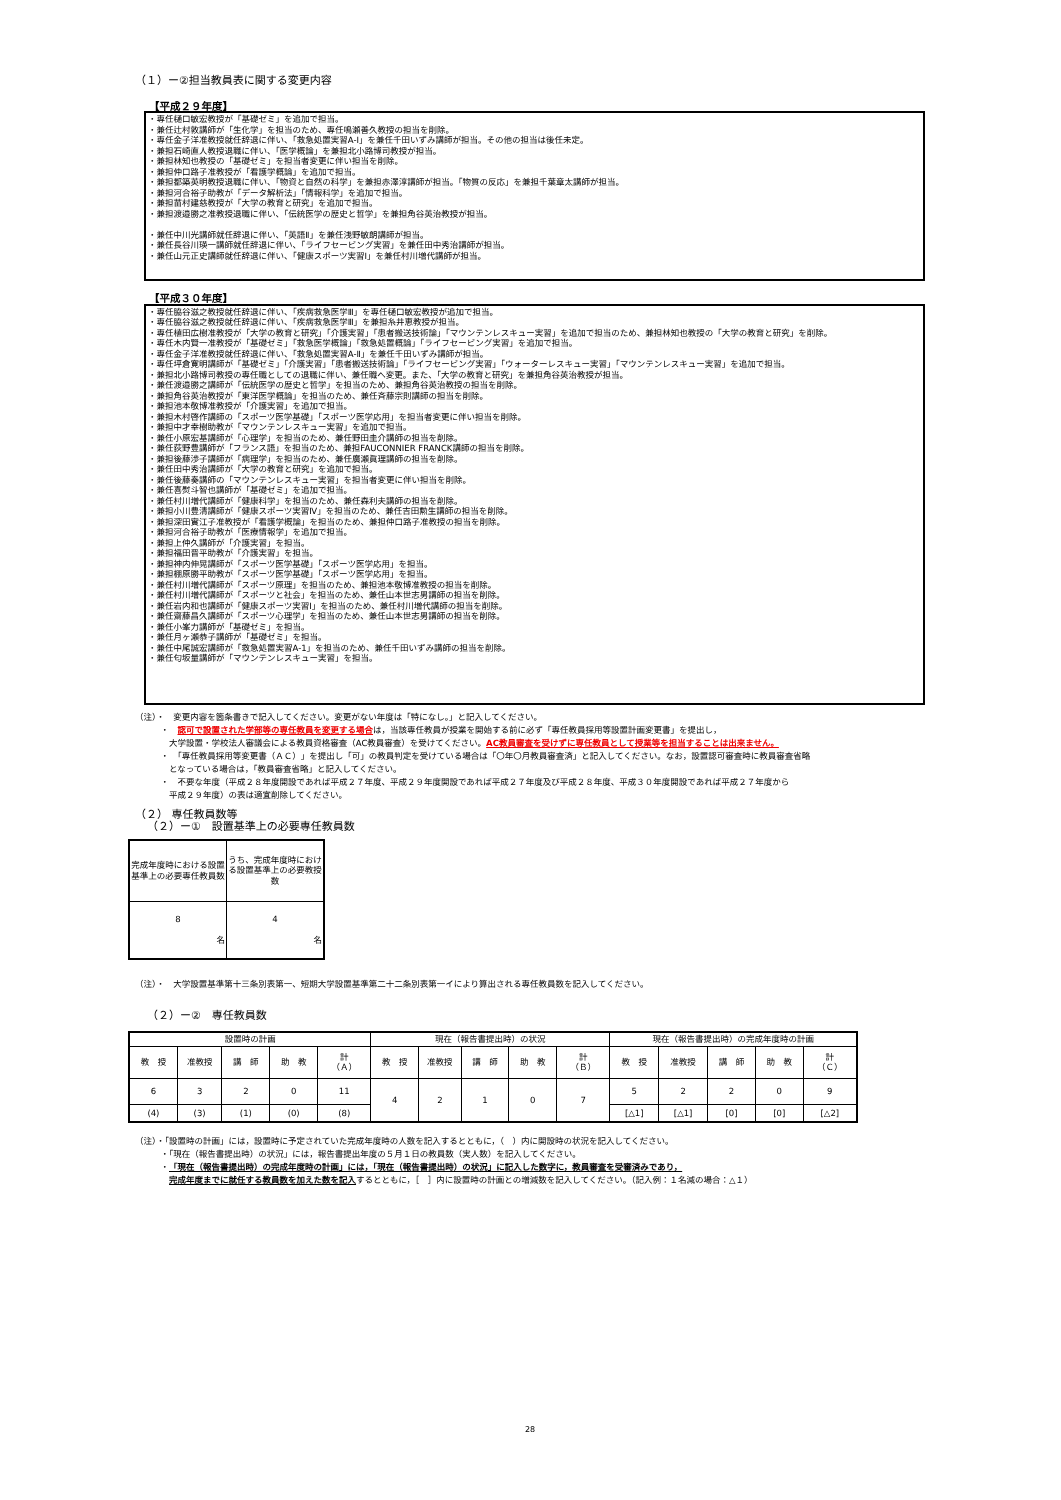（１）ー②担当教員表に関する変更内容
【平成２９年度】
・専任樋口敏宏教授が「基礎ゼミ」を追加で担当。
・兼任辻村敦講師が「生化学」を担当のため、専任鳴瀬善久教授の担当を削除。
・専任金子洋准教授就任辞退に伴い、「救急処置実習A-Ⅰ」を兼任千田いずみ講師が担当。その他の担当は後任未定。
・兼担石崎直人教授退職に伴い、「医学概論」を兼担北小路博司教授が担当。
・兼担林知也教授の「基礎ゼミ」を担当者変更に伴い担当を削除。
・兼担仲口路子准教授が「看護学概論」を追加で担当。
・兼担都築英明教授退職に伴い、「物資と自然の科学」を兼担赤澤淳講師が担当。「物質の反応」を兼担千葉章太講師が担当。
・兼担河合裕子助教が「データ解析法」「情報科学」を追加で担当。
・兼担苗村建慈教授が「大学の教育と研究」を追加で担当。
・兼担渡邉勝之准教授退職に伴い、「伝統医学の歴史と哲学」を兼担角谷英治教授が担当。
・兼任中川光講師就任辞退に伴い、「英語Ⅱ」を兼任浅野敏朗講師が担当。
・兼任長谷川瑛一講師就任辞退に伴い、「ライフセービング実習」を兼任田中秀治講師が担当。
・兼任山元正史講師就任辞退に伴い、「健康スポーツ実習Ⅰ」を兼任村川増代講師が担当。
【平成３０年度】
・専任脇谷滋之教授就任辞退に伴い、「疾病救急医学Ⅲ」を専任樋口敏宏教授が追加で担当。
・専任脇谷滋之教授就任辞退に伴い、「疾病救急医学Ⅲ」を兼担糸井恵教授が担当。
・専任植田広樹准教授が「大学の教育と研究」「介護実習」「患者搬送技術論」「マウンテンレスキュー実習」を追加で担当のため、兼担林知也教授の「大学の教育と研究」を削除。
・専任木内賢一准教授が「基礎ゼミ」「救急医学概論」「救急処置概論」「ライフセービング実習」を追加で担当。
・専任金子洋准教授就任辞退に伴い、「救急処置実習A-Ⅱ」を兼任千田いずみ講師が担当。
・専任坪倉寛明講師が「基礎ゼミ」「介護実習」「患者搬送技術論」「ライフセービング実習」「ウォーターレスキュー実習」「マウンテンレスキュー実習」を追加で担当。
・兼担北小路博司教授の専任職としての退職に伴い、兼任職へ変更。また、「大学の教育と研究」を兼担角谷英治教授が担当。
・兼任渡邉勝之講師が「伝統医学の歴史と哲学」を担当のため、兼担角谷英治教授の担当を削除。
・兼担角谷英治教授が「東洋医学概論」を担当のため、兼任斉藤宗則講師の担当を削除。
・兼担池本敬博准教授が「介護実習」を追加で担当。
・兼担木村啓作講師の「スポーツ医学基礎」「スポーツ医学応用」を担当者変更に伴い担当を削除。
・兼担中才幸樹助教が「マウンテンレスキュー実習」を追加で担当。
・兼任小原宏基講師が「心理学」を担当のため、兼任野田圭介講師の担当を削除。
・兼任荻野豊講師が「フランス語」を担当のため、兼担FAUCONNIER FRANCK講師の担当を削除。
・兼担後藤渉子講師が「病理学」を担当のため、兼任廣瀬眞理講師の担当を削除。
・兼任田中秀治講師が「大学の教育と研究」を追加で担当。
・兼任後藤奏講師の「マウンテンレスキュー実習」を担当者変更に伴い担当を削除。
・兼任喜熨斗智也講師が「基礎ゼミ」を追加で担当。
・兼任村川増代講師が「健康科学」を担当のため、兼任森利夫講師の担当を削除。
・兼担小川豊清講師が「健康スポーツ実習Ⅳ」を担当のため、兼任吉田勲生講師の担当を削除。
・兼担深田實江子准教授が「看護学概論」を担当のため、兼担仲口路子准教授の担当を削除。
・兼担河合裕子助教が「医療情報学」を追加で担当。
・兼担上仲久講師が「介護実習」を担当。
・兼担福田晋平助教が「介護実習」を担当。
・兼担神内伸晃講師が「スポーツ医学基礎」「スポーツ医学応用」を担当。
・兼担棚原勝平助教が「スポーツ医学基礎」「スポーツ医学応用」を担当。
・兼任村川増代講師が「スポーツ原理」を担当のため、兼担池本敬博准教授の担当を削除。
・兼任村川増代講師が「スポーツと社会」を担当のため、兼任山本世志男講師の担当を削除。
・兼任岩内和也講師が「健康スポーツ実習Ⅰ」を担当のため、兼任村川増代講師の担当を削除。
・兼任齋藤昌久講師が「スポーツ心理学」を担当のため、兼任山本世志男講師の担当を削除。
・兼任小峯力講師が「基礎ゼミ」を担当。
・兼任月ヶ瀬恭子講師が「基礎ゼミ」を担当。
・兼任中尾誠宏講師が「救急処置実習A-1」を担当のため、兼任千田いずみ講師の担当を削除。
・兼任匂坂量講師が「マウンテンレスキュー実習」を担当。
（注）・　変更内容を箇条書きで記入してください。変更がない年度は「特になし。」と記入してください。
　　　・　認可で設置された学部等の専任教員を変更する場合は，当該専任教員が授業を開始する前に必ず「専任教員採用等設置計画変更書」を提出し，
　　　　大学設置・学校法人審議会による教員資格審査（AC教員審査）を受けてください。AC教員審査を受けずに専任教員として授業等を担当することは出来ません。
　　　・　「専任教員採用等変更書（ＡＣ）」を提出し「可」の教員判定を受けている場合は「〇年〇月教員審査済」と記入してください。なお，設置認可審査時に教員審査省略
　　　　となっている場合は，「教員審査省略」と記入してください。
　　　・　不要な年度（平成２８年度開設であれば平成２７年度、平成２９年度開設であれば平成２７年度及び平成２８年度、平成３０年度開設であれば平成２７年度から
　　　　平成２９年度）の表は適宜削除してください。
（２） 専任教員数等
（２）ー①　設置基準上の必要専任教員数
| 完成年度時における設置基準上の必要専任教員数 | うち、完成年度時における設置基準上の必要教授数 |
| 8 名 | 4 名 |
（注）・　大学設置基準第十三条別表第一、短期大学設置基準第二十二条別表第一イにより算出される専任教員数を記入してください。
（２）ー②　専任教員数
| 設置時の計画 | | | | | 現在（報告書提出時）の状況 | | | | | 現在（報告書提出時）の完成年度時の計画 | | | | |
| --- | --- | --- | --- | --- | --- | --- | --- | --- | --- | --- | --- | --- | --- | --- |
| 教 授 | 准教授 | 講 師 | 助 教 | 計 （Ａ） | 教 授 | 准教授 | 講 師 | 助 教 | 計 （Ｂ） | 教 授 | 准教授 | 講 師 | 助 教 | 計 （Ｃ） |
| 6 | 3 | 2 | 0 | 11 | 4 | 2 | 1 | 0 | 7 | 5 | 2 | 2 | 0 | 9 |
| (4) | (3) | (1) | (0) | (8) | | | | | | [△1] | [△1] | [0] | [0] | [△2] |
（注）・「設置時の計画」には，設置時に予定されていた完成年度時の人数を記入するとともに，（　）内に開設時の状況を記入してください。
　　　・「現在（報告書提出時）の状況」には，報告書提出年度の５月１日の教員数（実人数）を記入してください。
　　　・「現在（報告書提出時）の完成年度時の計画」には，「現在（報告書提出時）の状況」に記入した数字に，教員審査を受審済みであり，
　　　　完成年度までに就任する教員数を加えた数を記入するとともに，［　］内に設置時の計画との増減数を記入してください。（記入例：１名減の場合：△１）
28